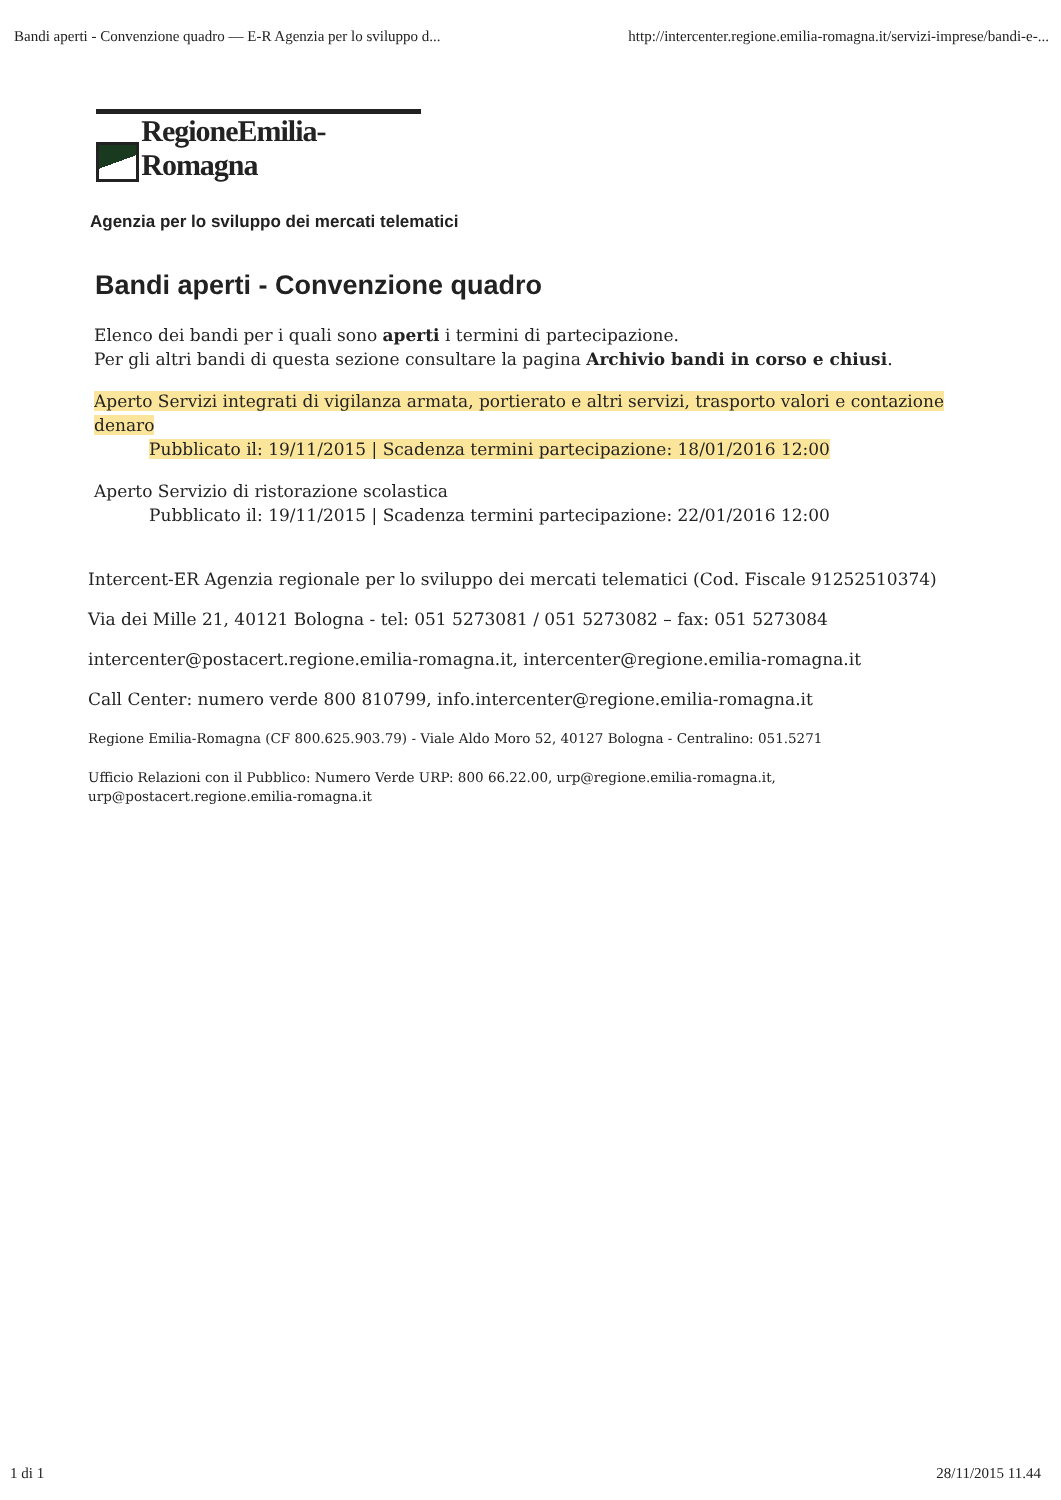Bandi aperti - Convenzione quadro — E-R Agenzia per lo sviluppo d... http://intercenter.regione.emilia-romagna.it/servizi-imprese/bandi-e-...
RegioneEmilia-Romagna
Agenzia per lo sviluppo dei mercati telematici
Bandi aperti - Convenzione quadro
Elenco dei bandi per i quali sono aperti i termini di partecipazione.
Per gli altri bandi di questa sezione consultare la pagina Archivio bandi in corso e chiusi.
Aperto Servizi integrati di vigilanza armata, portierato e altri servizi, trasporto valori e contazione denaro
Pubblicato il: 19/11/2015 | Scadenza termini partecipazione: 18/01/2016 12:00
Aperto Servizio di ristorazione scolastica
Pubblicato il: 19/11/2015 | Scadenza termini partecipazione: 22/01/2016 12:00
Intercent-ER Agenzia regionale per lo sviluppo dei mercati telematici (Cod. Fiscale 91252510374)
Via dei Mille 21, 40121 Bologna - tel: 051 5273081 / 051 5273082 – fax: 051 5273084
intercenter@postacert.regione.emilia-romagna.it, intercenter@regione.emilia-romagna.it
Call Center: numero verde 800 810799, info.intercenter@regione.emilia-romagna.it
Regione Emilia-Romagna (CF 800.625.903.79) - Viale Aldo Moro 52, 40127 Bologna - Centralino: 051.5271
Ufficio Relazioni con il Pubblico: Numero Verde URP: 800 66.22.00, urp@regione.emilia-romagna.it,
urp@postacert.regione.emilia-romagna.it
1 di 1 28/11/2015 11.44